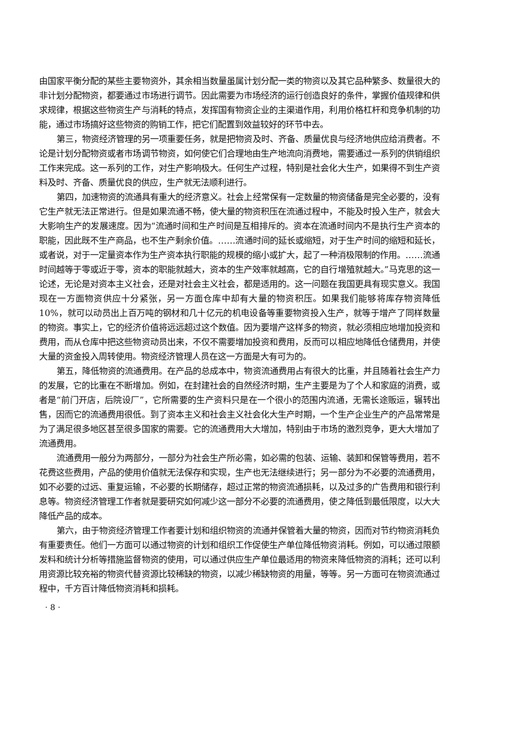由国家平衡分配的某些主要物资外，其余相当数量虽属计划分配一类的物资以及其它品种繁多、数量很大的非计划分配物资，都要通过市场进行调节。因此需要为市场经济的运行创造良好的条件，掌握价值规律和供求规律，根据这些物资生产与消耗的特点，发挥国有物资企业的主渠道作用，利用价格杠杆和竞争机制的功能，通过市场搞好这些物资的购销工作，把它们配置到效益较好的环节中去。
第三，物资经济管理的另一项重要任务，就是把物资及时、齐备、质量优良与经济地供应给消费者。不论是计划分配物资或者市场调节物资，如何使它们合理地由生产地流向消费地，需要通过一系列的供销组织工作来完成。这一系列的工作，对生产影响极大。任何生产过程，特别是社会化大生产，如果得不到生产资料及时、齐备、质量优良的供应，生产就无法顺利进行。
第四，加速物资的流通具有重大的经济意义。社会上经常保有一定数量的物资储备是完全必要的，没有它生产就无法正常进行。但是如果流通不畅，使大量的物资积压在流通过程中，不能及时投入生产，就会大大影响生产的发展速度。因为“流通时间和生产时间是互相排斥的。资本在流通时间内不是执行生产资本的职能，因此既不生产商品，也不生产剩余价值。……流通时间的延长或缩短，对于生产时间的缩短和延长，或者说，对于一定量资本作为生产资本执行职能的规模的缩小或扩大，起了一种消极限制的作用。……流通时间越等于零或近于零，资本的职能就越大，资本的生产效率就越高，它的自行增殖就越大。”马克思的这一论述，无论是对资本主义社会，还是对社会主义社会，都是适用的。这一问题在我国更具有现实意义。我国现在一方面物资供应十分紧张，另一方面仓库中却有大量的物资积压。如果我们能够将库存物资降低 10%，就可以动员出上百万吨的钢材和几十亿元的机电设备等重要物资投入生产，就等于增产了同样数量的物资。事实上，它的经济价值将远远超过这个数值。因为要增产这样多的物资，就必须相应地增加投资和费用，而从仓库中把这些物资动员出来，不仅不需要增加投资和费用，反而可以相应地降低仓储费用，并使大量的资金投入周转使用。物资经济管理人员在这一方面是大有可为的。
第五，降低物资的流通费用。在产品的总成本中，物资流通费用占有很大的比重，并且随着社会生产力的发展，它的比重在不断增加。例如，在封建社会的自然经济时期，生产主要是为了个人和家庭的消费，或者是“前门开店，后院设厂”，它所需要的生产资料只是在一个很小的范围内流通，无需长途贩运，辗转出售，因而它的流通费用很低。到了资本主义和社会主义社会化大生产时期，一个生产企业生产的产品常常是为了满足很多地区甚至很多国家的需要。它的流通费用大大增加，特别由于市场的激烈竞争，更大大增加了流通费用。
流通费用一般分为两部分，一部分为社会生产所必需，如必需的包装、运输、装卸和保管等费用，若不花费这些费用，产品的使用价值就无法保存和实现，生产也无法继续进行；另一部分为不必要的流通费用，如不必要的过远、重复运输，不必要的长期储存，超过正常的物资流通损耗，以及过多的广告费用和银行利息等。物资经济管理工作者就是要研究如何减少这一部分不必要的流通费用，使之降低到最低限度，以大大降低产品的成本。
第六，由于物资经济管理工作者要计划和组织物资的流通并保管着大量的物资，因而对节约物资消耗负有重要责任。他们一方面可以通过物资的计划和组织工作促使生产单位降低物资消耗。例如，可以通过限额发料和统计分析等措施监督物资的使用，可以通过供应生产单位最适用的物资来降低物资的消耗；还可以利用资源比较充裕的物资代替资源比较稀缺的物资，以减少稀缺物资的用量，等等。另一方面可在物资流通过程中，千方百计降低物资消耗和损耗。
· 8 ·